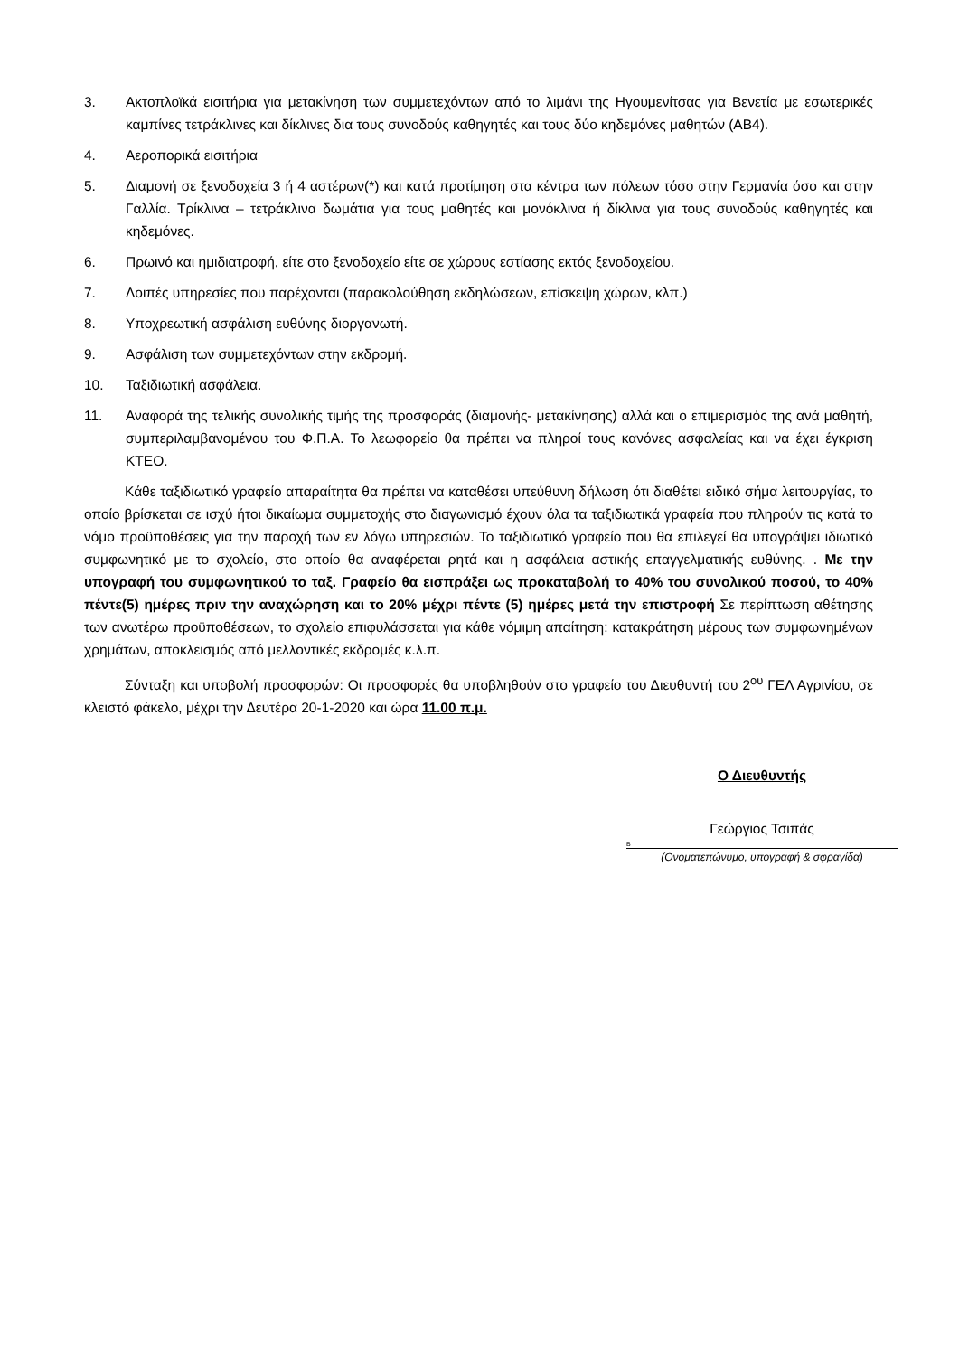3. Ακτοπλοϊκά εισιτήρια για μετακίνηση των συμμετεχόντων από το λιμάνι της Ηγουμενίτσας για Βενετία με εσωτερικές καμπίνες τετράκλινες και δίκλινες δια τους συνοδούς καθηγητές και τους δύο κηδεμόνες μαθητών (ΑΒ4).
4. Αεροπορικά εισιτήρια
5. Διαμονή σε ξενοδοχεία 3 ή 4 αστέρων(*) και κατά προτίμηση στα κέντρα των πόλεων τόσο στην Γερμανία όσο και στην Γαλλία. Τρίκλινα – τετράκλινα δωμάτια για τους μαθητές και μονόκλινα ή δίκλινα για τους συνοδούς καθηγητές και κηδεμόνες.
6. Πρωινό και ημιδιατροφή, είτε στο ξενοδοχείο είτε σε χώρους εστίασης εκτός ξενοδοχείου.
7. Λοιπές υπηρεσίες που παρέχονται (παρακολούθηση εκδηλώσεων, επίσκεψη χώρων, κλπ.)
8. Υποχρεωτική ασφάλιση ευθύνης διοργανωτή.
9. Ασφάλιση των συμμετεχόντων στην εκδρομή.
10. Ταξιδιωτική ασφάλεια.
11. Αναφορά της τελικής συνολικής τιμής της προσφοράς (διαμονής- μετακίνησης) αλλά και ο επιμερισμός της ανά μαθητή, συμπεριλαμβανομένου του Φ.Π.Α. Το λεωφορείο θα πρέπει να πληροί τους κανόνες ασφαλείας και να έχει έγκριση ΚΤΕΟ.
Κάθε ταξιδιωτικό γραφείο απαραίτητα θα πρέπει να καταθέσει υπεύθυνη δήλωση ότι διαθέτει ειδικό σήμα λειτουργίας, το οποίο βρίσκεται σε ισχύ ήτοι δικαίωμα συμμετοχής στο διαγωνισμό έχουν όλα τα ταξιδιωτικά γραφεία που πληρούν τις κατά το νόμο προϋποθέσεις για την παροχή των εν λόγω υπηρεσιών. Το ταξιδιωτικό γραφείο που θα επιλεγεί θα υπογράψει ιδιωτικό συμφωνητικό με το σχολείο, στο οποίο θα αναφέρεται ρητά και η ασφάλεια αστικής επαγγελματικής ευθύνης. . Με την υπογραφή του συμφωνητικού το ταξ. Γραφείο θα εισπράξει ως προκαταβολή το 40% του συνολικού ποσού, το 40% πέντε(5) ημέρες πριν την αναχώρηση και το 20% μέχρι πέντε (5) ημέρες μετά την επιστροφή Σε περίπτωση αθέτησης των ανωτέρω προϋποθέσεων, το σχολείο επιφυλάσσεται για κάθε νόμιμη απαίτηση: κατακράτηση μέρους των συμφωνημένων χρημάτων, αποκλεισμός από μελλοντικές εκδρομές κ.λ.π.
Σύνταξη και υποβολή προσφορών: Οι προσφορές θα υποβληθούν στο γραφείο του Διευθυντή του 2<sup>ου</sup> ΓΕΛ Αγρινίου, σε κλειστό φάκελο, μέχρι την Δευτέρα 20-1-2020 και ώρα 11.00 π.μ.
Ο Διευθυντής
Γεώργιος Τσιπάς
Β
(Ονοματεπώνυμο, υπογραφή & σφραγίδα)